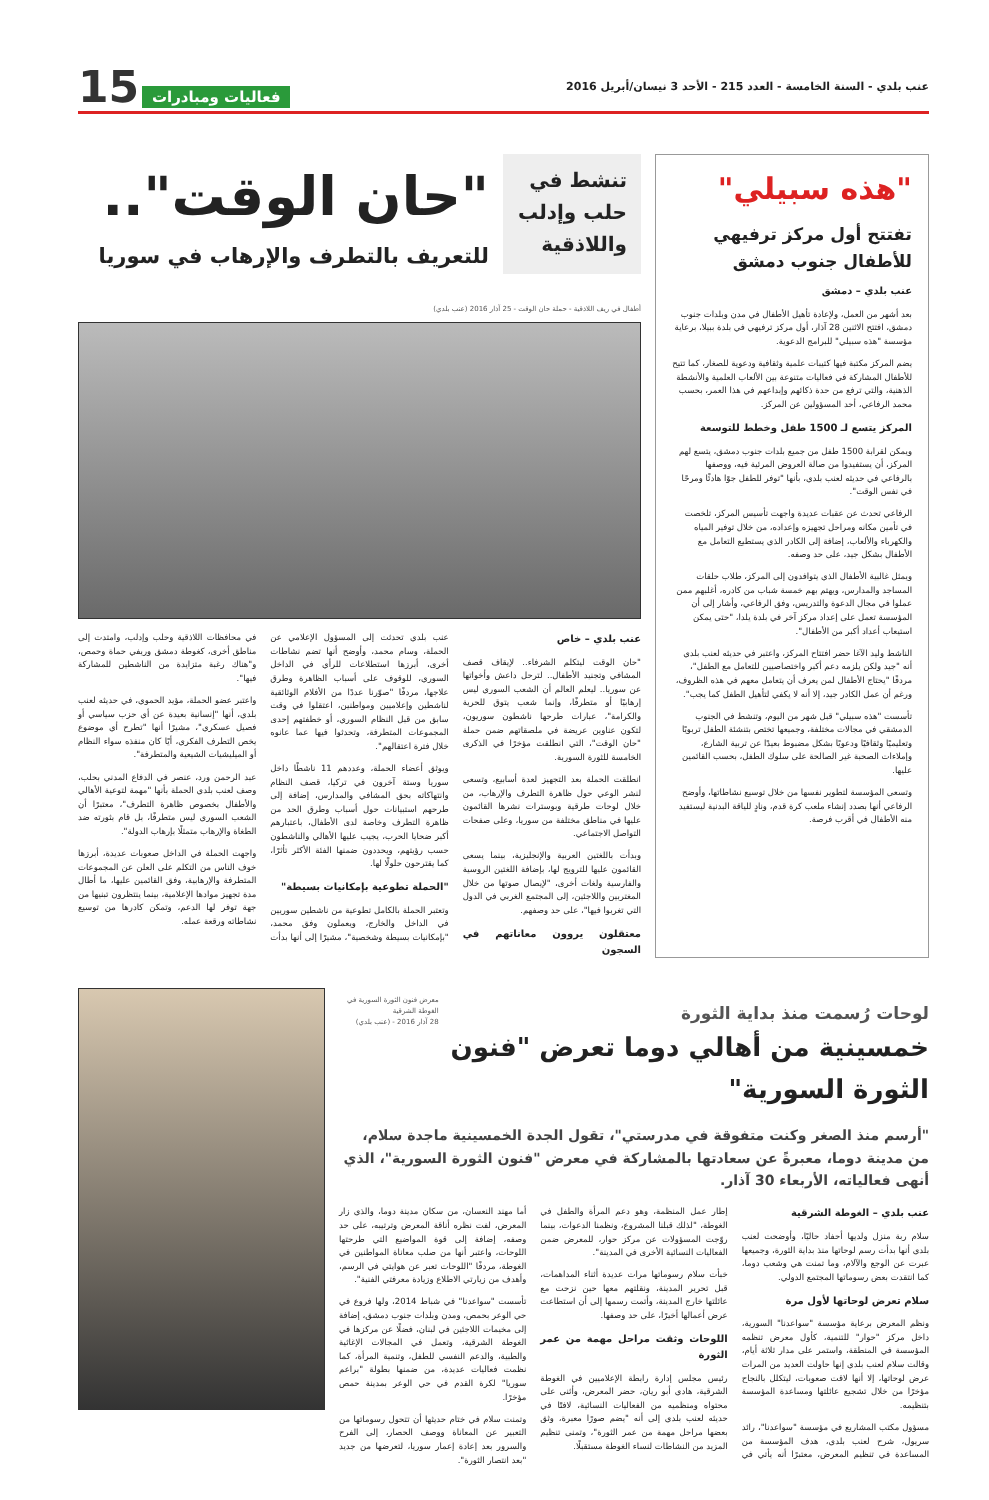عنب بلدي - السنة الخامسة - العدد 215 - الأحد 3 نيسان/أبريل 2016 فعاليات ومبادرات 15
"هذه سبيلي"
تفتتح أول مركز ترفيهي للأطفال جنوب دمشق
عنب بلدي – دمشق
بعد أشهر من العمل، ولإعادة تأهيل الأطفال في مدن وبلدات جنوب دمشق، افتتح الاثنين 28 آذار، أول مركز ترفيهي في بلدة ببيلا، برعاية مؤسسة "هذه سبيلي" للبرامج الدعوية.
يضم المركز مكتبة فيها كتيبات علمية وثقافية ودعوية للصغار، كما تتيح للأطفال المشاركة في فعاليات متنوعة بين الألعاب العلمية والأنشطة الذهنية، والتي ترفع من حدة ذكائهم وإبداعهم في هذا العمر، بحسب محمد الرفاعي، أحد المسؤولين عن المركز.
المركز يتسع لـ 1500 طفل وخطط للتوسعة
ويمكن لقرابة 1500 طفل من جميع بلدات جنوب دمشق، يتسع لهم المركز، أن يستفيدوا من صالة العروض المرئية فيه، ووصفها بالرفاعي في حديثه لعنب بلدي، بأنها "توفر للطفل جوًا هادئًا ومرحًا في نفس الوقت".
الرفاعي تحدث عن عقبات عديدة واجهت تأسيس المركز، تلخصت في تأمين مكانه ومراحل تجهيزه وإعداده، من خلال توفير المياه والكهرباء والألعاب، إضافة إلى الكادر الذي يستطيع التعامل مع الأطفال بشكل جيد، على حد وصفه.
ويمثل غالبية الأطفال الذي يتوافدون إلى المركز، طلاب حلقات المساجد والمدارس، ويهتم بهم خمسة شباب من كادره، أغلبهم ممن عملوا في مجال الدعوة والتدريس، وفق الرفاعي، وأشار إلى أن المؤسسة تعمل على إعداد مركز آخر في بلدة يلدا، "حتى يمكن استيعاب أعداد أكبر من الأطفال".
الناشط وليد الآغا حضر افتتاح المركز، واعتبر في حديثه لعنب بلدي أنه "جيد ولكن يلزمه دعم أكبر واختصاصيين للتعامل مع الطفل"، مردفًا "يحتاج الأطفال لمن يعرف أن يتعامل معهم في هذه الظروف، ورغم أن عمل الكادر جيد، إلا أنه لا يكفي لتأهيل الطفل كما يجب".
تأسست "هذه سبيلي" قبل شهر من اليوم، وتنشط في الجنوب الدمشقي في مجالات مختلفة، وجميعها تختص بتنشئة الطفل تربويًا وتعليميًا وثقافيًا ودعويًا بشكل مضبوط بعيدًا عن تربية الشارع، وإملاءات الصحبة غير الصالحة على سلوك الطفل، بحسب القائمين عليها.
وتسعى المؤسسة لتطوير نفسها من خلال توسيع نشاطاتها، وأوضح الرفاعي أنها بصدد إنشاء ملعب كرة قدم، ونادٍ للياقة البدنية ليستفيد منه الأطفال في أقرب فرصة.
تنشط في حلب وإدلب واللاذقية
"حان الوقت"..
للتعريف بالتطرف والإرهاب في سوريا
أطفال في ريف اللاذقية - حملة حان الوقت - 25 آذار 2016 (عنب بلدي)
عنب بلدي – خاص
"حان الوقت ليتكلم الشرفاء.. لإيقاف قصف المشافي وتجنيد الأطفال.. لترحل داعش وأخواتها عن سوريا.. ليعلم العالم أن الشعب السوري ليس إرهابيًا أو متطرفًا، وإنما شعب يتوق للحرية والكرامة"، عبارات طرحها ناشطون سوريون، لتكون عناوين عريضة في ملصقاتهم ضمن حملة "حان الوقت"، التي انطلقت مؤخرًا في الذكرى الخامسة للثورة السورية.
انطلقت الحملة بعد التجهيز لعدة أسابيع، وتسعى لنشر الوعي حول ظاهرة التطرف والإرهاب، من خلال لوحات طرقية وبوسترات نشرها القائمون عليها في مناطق مختلفة من سوريا، وعلى صفحات التواصل الاجتماعي.
وبدأت باللغتين العربية والإنجليزية، بينما يسعى القائمون عليها للترويج لها، بإضافة اللغتين الروسية والفارسية ولغات أخرى، "لإيصال صوتها من خلال المغتربين واللاجئين، إلى المجتمع الغربي في الدول التي تغربوا فيها"، على حد وصفهم.
معتقلون يروون معاناتهم في السجون
عنب بلدي تحدثت إلى المسؤول الإعلامي عن الحملة، وسام محمد، وأوضح أنها تضم نشاطات أخرى، أبرزها استطلاعات للرأي في الداخل السوري، للوقوف على أسباب الظاهرة وطرق علاجها، مردفًا "صوّرنا عددًا من الأفلام الوثائقية لناشطين وإعلاميين ومواطنين، اعتقلوا في وقت سابق من قبل النظام السوري، أو خطفتهم إحدى المجموعات المتطرفة، وتحدثوا فيها عما عانوه خلال فترة اعتقالهم".
ويوثق أعضاء الحملة، وعددهم 11 ناشطًا داخل سوريا وستة آخرون في تركيا، قصف النظام وانتهاكاته بحق المشافي والمدارس، إضافة إلى طرحهم استبيانات حول أسباب وطرق الحد من ظاهرة التطرف وخاصة لدى الأطفال، باعتبارهم أكبر ضحايا الحرب، يجيب عليها الأهالي والناشطون حسب رؤيتهم، ويحددون ضمنها الفئة الأكثر تأثرًا، كما يقترحون حلولًا لها.
"الحملة تطوعية بإمكانيات بسيطة"
وتعتبر الحملة بالكامل تطوعية من ناشطين سوريين في الداخل والخارج، ويعملون وفق محمد، "بإمكانيات بسيطة وشخصية"، مشيرًا إلى أنها بدأت في محافظات اللاذقية وحلب وإدلب، وامتدت إلى مناطق أخرى، كغوطة دمشق وريفي حماة وحمص، و"هناك رغبة متزايدة من الناشطين للمشاركة فيها".
واعتبر عضو الحملة، مؤيد الحموي، في حديثه لعنب بلدي، أنها "إنسانية بعيدة عن أي حزب سياسي أو فصيل عسكري"، مشيرًا أنها "تطرح أي موضوع يخص التطرف الفكري، أيًا كان منفذه سواء النظام أو الميليشيات الشيعية والمتطرفة".
عبد الرحمن ورد، عنصر في الدفاع المدني بحلب، وصف لعنب بلدي الحملة بأنها "مهمة لتوعية الأهالي والأطفال بخصوص ظاهرة التطرف"، معتبرًا أن الشعب السوري ليس متطرفًا، بل قام بثورته ضد الطغاة والإرهاب متمثلًا بإرهاب الدولة".
واجهت الحملة في الداخل صعوبات عديدة، أبرزها خوف الناس من التكلم على العلن عن المجموعات المتطرفة والإرهابية، وفق القائمين عليها، ما أطال مدة تجهيز موادها الإعلامية، بينما ينتظرون تبنيها من جهة توفر لها الدعم، وتمكن كادرها من توسيع نشاطاته ورقعة عمله.
لوحات رُسمت منذ بداية الثورة
خمسينية من أهالي دوما تعرض "فنون الثورة السورية"
معرض فنون الثورة السورية في الغوطة الشرقية
28 آذار 2016 - (عنب بلدي)
"أرسم منذ الصغر وكنت متفوقة في مدرستي"، تقول الجدة الخمسينية ماجدة سلام، من مدينة دوما، معبرةً عن سعادتها بالمشاركة في معرض "فنون الثورة السورية"، الذي أنهى فعالياته، الأربعاء 30 آذار.
عنب بلدي – الغوطة الشرقية
سلام ربة منزل ولديها أحفاد حاليًا، وأوضحت لعنب بلدي أنها بدأت رسم لوحاتها منذ بداية الثورة، وجميعها عبرت عن الوجع والآلام، وما تمنت هي وشعب دوما، كما انتقدت بعض رسوماتها المجتمع الدولي.
سلام تعرض لوحاتها لأول مرة
ونظم المعرض برعاية مؤسسة "سواعدنا" السورية، داخل مركز "حوار" للتنمية، كأول معرض تنظمه المؤسسة في المنطقة، واستمر على مدار ثلاثة أيام، وقالت سلام لعنب بلدي إنها حاولت العديد من المرات عرض لوحاتها، إلا أنها لاقت صعوبات، ليتكلل بالنجاح مؤخرًا من خلال تشجيع عائلتها ومساعدة المؤسسة بتنظيمه.
مسؤول مكتب المشاريع في مؤسسة "سواعدنا"، رائد سريول، شرح لعنب بلدي، هدف المؤسسة من المساعدة في تنظيم المعرض، معتبرًا أنه يأتي في إطار عمل المنظمة، وهو دعم المرأة والطفل في الغوطة، "لذلك قبلنا المشروع، ونظمنا الدعوات، بينما روّجت المسؤولات عن مركز حوار، للمعرض ضمن الفعاليات النسائية الأخرى في المدينة".
خبأت سلام رسوماتها مرات عديدة أثناء المداهمات، قبل تحرير المدينة، ونقلتهم معها حين نزحت مع عائلتها خارج المدينة، وأتمت رسمها إلى أن استطاعت عرض أعمالها أخيرًا، على حد وصفها.
اللوحات وثقت مراحل مهمة من عمر الثورة
رئيس مجلس إدارة رابطة الإعلاميين في الغوطة الشرقية، هادي أبو ريان، حضر المعرض، وأثنى على محتواه ومنظميه من الفعاليات النسائية، لافتًا في حديثه لعنب بلدي إلى أنه "يضم صورًا معبرة، وثق بعضها مراحل مهمة من عمر الثورة"، وتمنى تنظيم المزيد من النشاطات لنساء الغوطة مستقبلًا.
أما مهند النعسان، من سكان مدينة دوما، والذي زار المعرض، لفت نظره أناقة المعرض وترتيبه، على حد وصفه، إضافة إلى قوة المواضيع التي طرحتها اللوحات، واعتبر أنها من صلب معاناة المواطنين في الغوطة، مردفًا "اللوحات تعبر عن هوايتي في الرسم، وأهدف من زيارتي الاطلاع وزيادة معرفتي الفنية".
تأسست "سواعدنا" في شباط 2014، ولها فروع في حي الوعر بحمص، ومدن وبلدات جنوب دمشق، إضافة إلى مخيمات اللاجئين في لبنان، فضلًا عن مركزها في الغوطة الشرقية، وتعمل في المجالات الإغاثية والطبية، والدعم النفسي للطفل، وتنمية المرأة، كما نظمت فعاليات عديدة، من ضمنها بطولة "براعم سوريا" لكرة القدم في حي الوعر بمدينة حمص مؤخرًا.
وتمنت سلام في ختام حديثها أن تتحول رسوماتها من التعبير عن المعاناة ووصف الحصار، إلى الفرح والسرور بعد إعادة إعمار سوريا، لتعرضها من جديد "بعد انتصار الثورة".